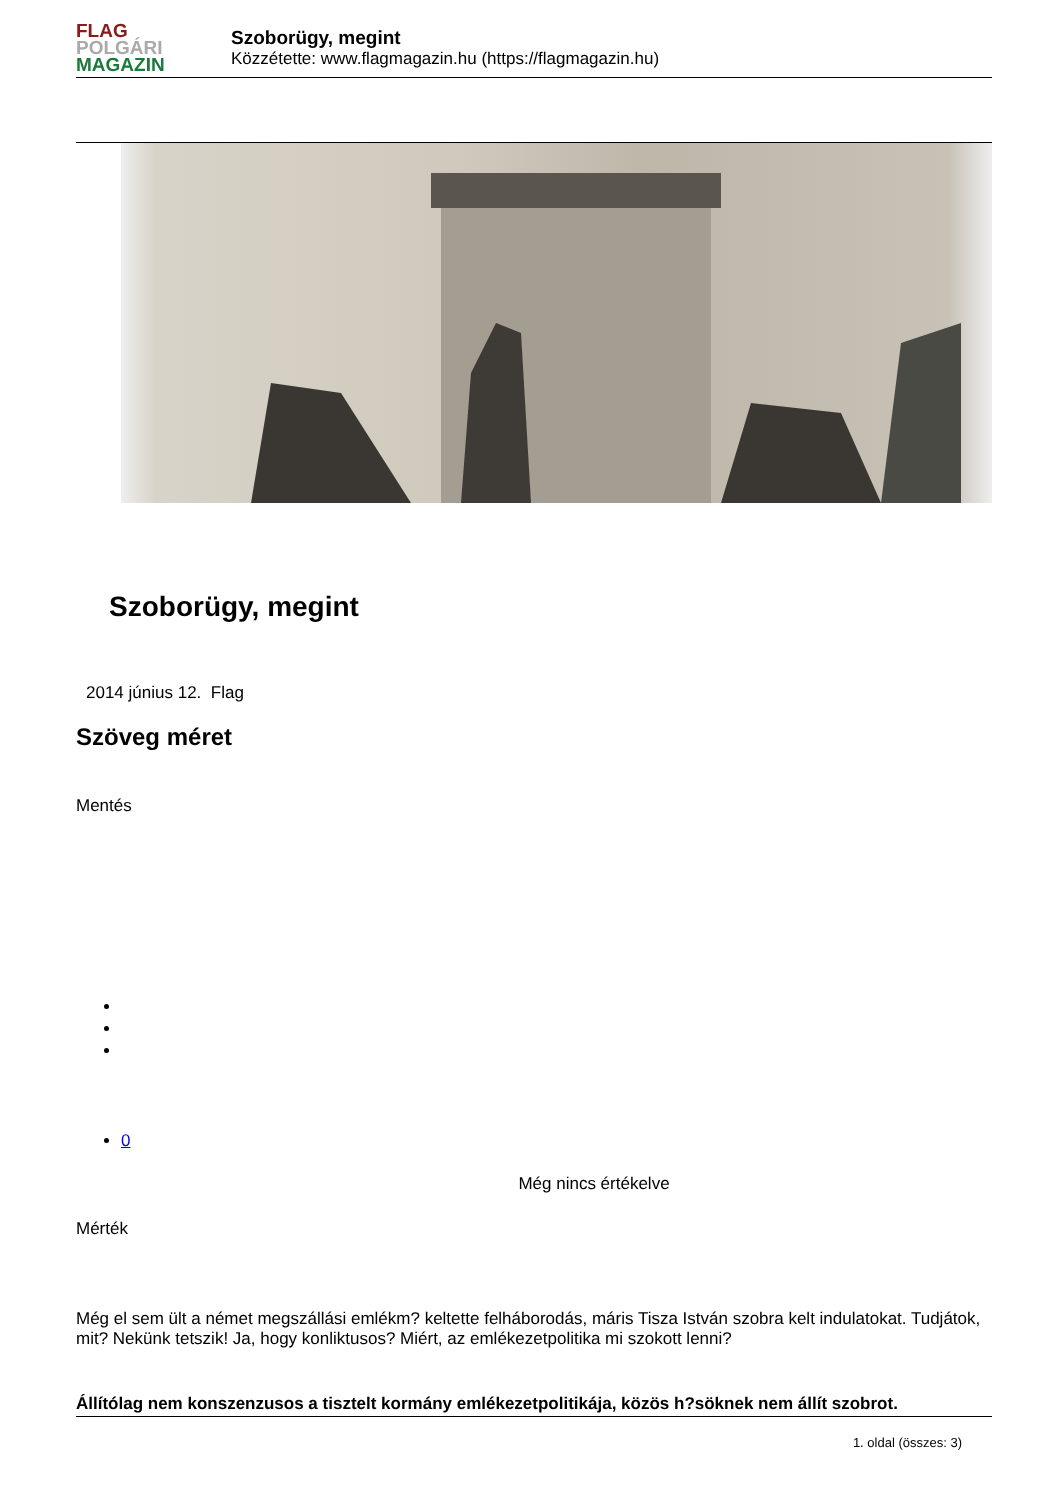FLAG
POLGÁRI
MAGAZIN
Szoborügy, megint
Közzétette: www.flagmagazin.hu (https://flagmagazin.hu)
Szoborügy, megint
2014 június 12. Flag
Szöveg méret
Mentés
0
Még nincs értékelve
Mérték
Még el sem ült a német megszállási emlékm? keltette felháborodás, máris Tisza István szobra kelt indulatokat. Tudjátok, mit? Nekünk tetszik! Ja, hogy konliktusos? Miért, az emlékezetpolitika mi szokott lenni?
Állítólag nem konszenzusos a tisztelt kormány emlékezetpolitikája, közös h?söknek nem állít szobrot.
1. oldal (összes: 3)